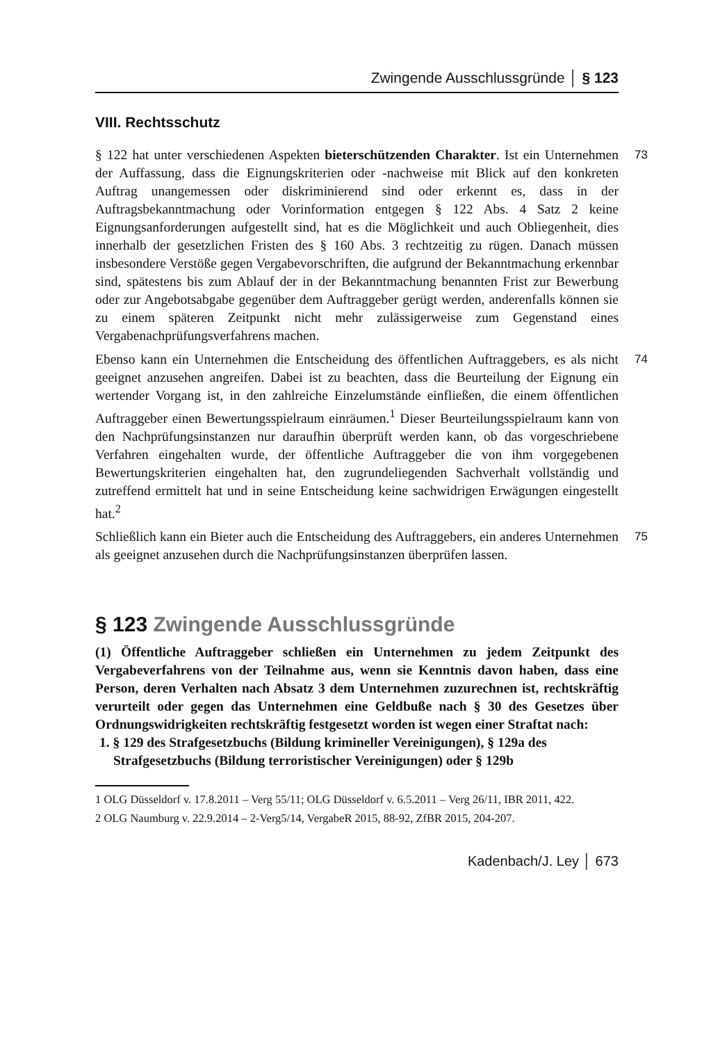Zwingende Ausschlussgründe │ § 123
VIII. Rechtsschutz
73 § 122 hat unter verschiedenen Aspekten bieterschützenden Charakter. Ist ein Unternehmen der Auffassung, dass die Eignungskriterien oder -nachweise mit Blick auf den konkreten Auftrag unangemessen oder diskriminierend sind oder erkennt es, dass in der Auftragsbekanntmachung oder Vorinformation entgegen § 122 Abs. 4 Satz 2 keine Eignungsanforderungen aufgestellt sind, hat es die Möglichkeit und auch Obliegenheit, dies innerhalb der gesetzlichen Fristen des § 160 Abs. 3 rechtzeitig zu rügen. Danach müssen insbesondere Verstöße gegen Vergabevorschriften, die aufgrund der Bekanntmachung erkennbar sind, spätestens bis zum Ablauf der in der Bekanntmachung benannten Frist zur Bewerbung oder zur Angebotsabgabe gegenüber dem Auftraggeber gerügt werden, anderenfalls können sie zu einem späteren Zeitpunkt nicht mehr zulässigerweise zum Gegenstand eines Vergabenachprüfungsverfahrens machen.
74 Ebenso kann ein Unternehmen die Entscheidung des öffentlichen Auftraggebers, es als nicht geeignet anzusehen angreifen. Dabei ist zu beachten, dass die Beurteilung der Eignung ein wertender Vorgang ist, in den zahlreiche Einzelumstände einfließen, die einem öffentlichen Auftraggeber einen Bewertungsspielraum einräumen.<sup>1</sup> Dieser Beurteilungsspielraum kann von den Nachprüfungsinstanzen nur daraufhin überprüft werden kann, ob das vorgeschriebene Verfahren eingehalten wurde, der öffentliche Auftraggeber die von ihm vorgegebenen Bewertungskriterien eingehalten hat, den zugrundeliegenden Sachverhalt vollständig und zutreffend ermittelt hat und in seine Entscheidung keine sachwidrigen Erwägungen eingestellt hat.<sup>2</sup>
75 Schließlich kann ein Bieter auch die Entscheidung des Auftraggebers, ein anderes Unternehmen als geeignet anzusehen durch die Nachprüfungsinstanzen überprüfen lassen.
§ 123 Zwingende Ausschlussgründe
(1) Öffentliche Auftraggeber schließen ein Unternehmen zu jedem Zeitpunkt des Vergabeverfahrens von der Teilnahme aus, wenn sie Kenntnis davon haben, dass eine Person, deren Verhalten nach Absatz 3 dem Unternehmen zuzurechnen ist, rechtskräftig verurteilt oder gegen das Unternehmen eine Geldbuße nach § 30 des Gesetzes über Ordnungswidrigkeiten rechtskräftig festgesetzt worden ist wegen einer Straftat nach:
1. § 129 des Strafgesetzbuchs (Bildung krimineller Vereinigungen), § 129a des Strafgesetzbuchs (Bildung terroristischer Vereinigungen) oder § 129b
1 OLG Düsseldorf v. 17.8.2011 – Verg 55/11; OLG Düsseldorf v. 6.5.2011 – Verg 26/11, IBR 2011, 422.
2 OLG Naumburg v. 22.9.2014 – 2-Verg5/14, VergabeR 2015, 88-92, ZfBR 2015, 204-207.
Kadenbach/J. Ley │ 673